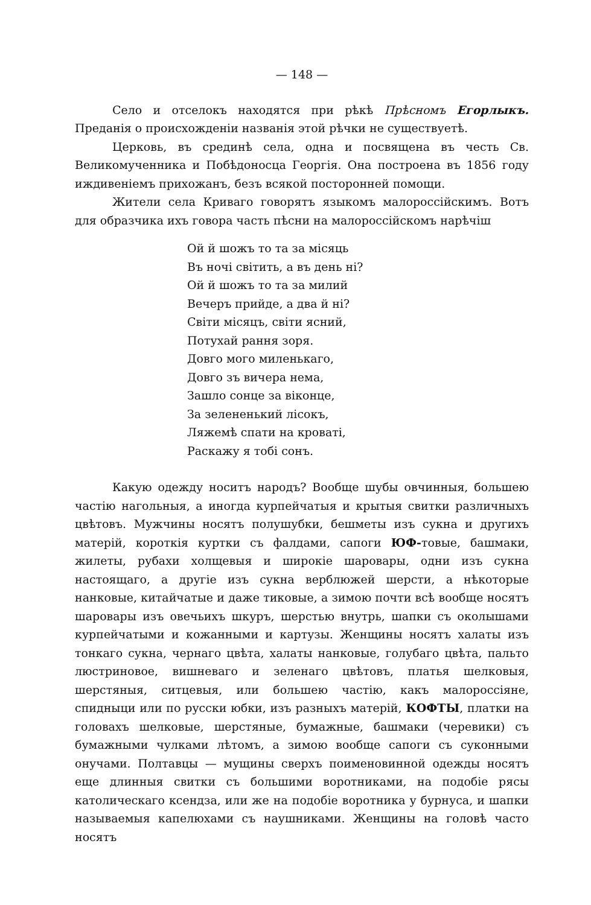— 148 —
Село и отселокъ находятся при рѣкѣ Прѣсномъ Егорлыкъ. Преданія о происхожденіи названія этой рѣчки не существуетѣ.
Церковь, въ срединѣ села, одна и посвящена въ честь Св. Великомученника и Побѣдоносца Георгія. Она построена въ 1856 году иждивеніемъ прихожанъ, безъ всякой посторонней помощи.
Жители села Криваго говорятъ языкомъ малороссійскимъ. Вотъ для образчика ихъ говора часть пѣсни на малороссійскомъ нарѣчіш
Ой й шожъ то та за місяць
Въ ночі світить, а въ день ні?
Ой й шожъ то та за милий
Вечеръ прийде, а два й ні?
Світи місяцъ, світи ясний,
Потухай рання зоря.
Довго мого миленькаго,
Довго зъ вичера нема,
Зашло сонце за віконце,
За зелененький лісокъ,
Ляжемѣ спати на кроваті,
Раскажу я тобі сонъ.
Какую одежду носитъ народъ? Вообще шубы овчинныя, большею частію нагольныя, а иногда курпейчатыя и крытыя свитки различныхъ цвѣтовъ. Мужчины носятъ полушубки, бешметы изъ сукна и другихъ матерій, короткія куртки съ фалдами, сапоги ЮФ-товые, башмаки, жилеты, рубахи холщевыя и широкіе шаровары, одни изъ сукна настоящаго, а другіе изъ сукна верблюжей шерсти, а нѣкоторые нанковые, китайчатые и даже тиковые, а зимою почти всѣ вообще носятъ шаровары изъ овечьихъ шкуръ, шерстью внутрь, шапки съ околышами курпейчатыми и кожанными и картузы. Женщины носятъ халаты изъ тонкаго сукна, чернаго цвѣта, халаты нанковые, голубаго цвѣта, пальто люстриновое, вишневаго и зеленаго цвѣтовъ, платья шелковыя, шерстяныя, ситцевыя, или большею частію, какъ малороссіяне, спидныци или по русски юбки, изъ разныхъ матерій, КОФТЫ, платки на головахъ шелковые, шерстяные, бумажные, башмаки (черевики) съ бумажными чулками лѣтомъ, а зимою вообще сапоги съ суконными онучами. Полтавцы — мущины сверхъ поименовинной одежды носятъ еще длинныя свитки съ большими воротниками, на подобіе рясы католическаго ксендза, или же на подобіе воротника у бурнуса, и шапки называемыя капелюхами съ наушниками. Женщины на головѣ часто носятъ